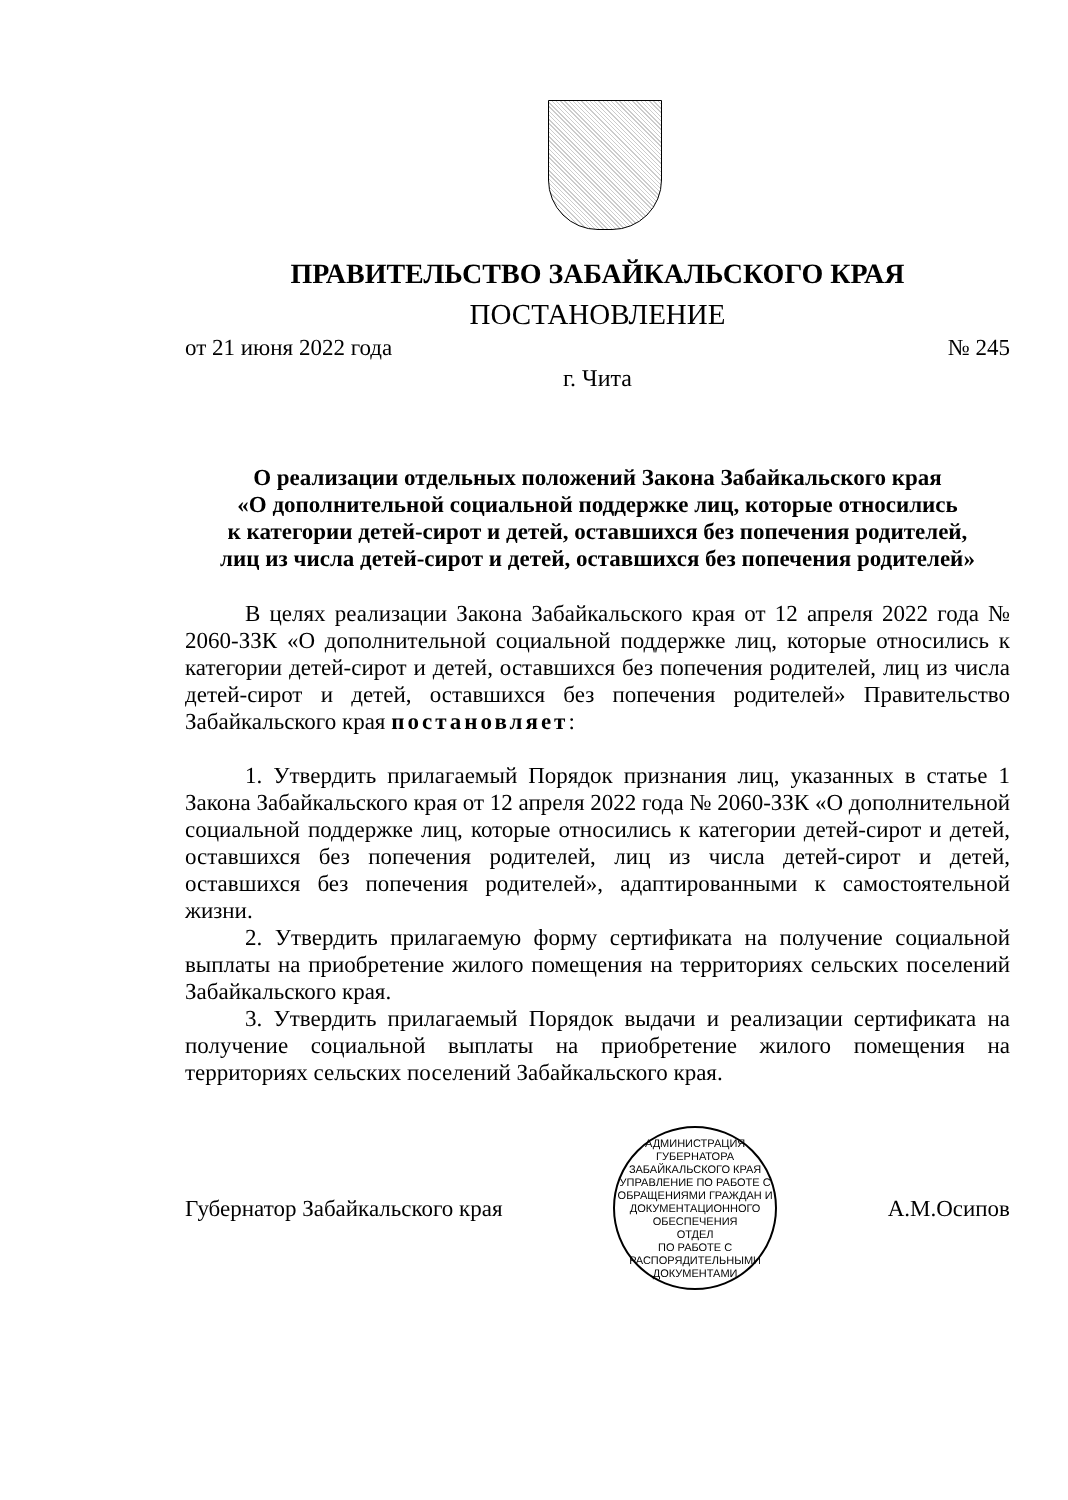ПРАВИТЕЛЬСТВО ЗАБАЙКАЛЬСКОГО КРАЯ
ПОСТАНОВЛЕНИЕ
от 21 июня 2022 года № 245
г. Чита
О реализации отдельных положений Закона Забайкальского края
«О дополнительной социальной поддержке лиц, которые относились
к категории детей-сирот и детей, оставшихся без попечения родителей,
лиц из числа детей-сирот и детей, оставшихся без попечения родителей»
В целях реализации Закона Забайкальского края от 12 апреля 2022 года № 2060-ЗЗК «О дополнительной социальной поддержке лиц, которые относились к категории детей-сирот и детей, оставшихся без попечения родителей, лиц из числа детей-сирот и детей, оставшихся без попечения родителей» Правительство Забайкальского края постановляет:
1. Утвердить прилагаемый Порядок признания лиц, указанных в статье 1 Закона Забайкальского края от 12 апреля 2022 года № 2060-ЗЗК «О дополнительной социальной поддержке лиц, которые относились к категории детей-сирот и детей, оставшихся без попечения родителей, лиц из числа детей-сирот и детей, оставшихся без попечения родителей», адаптированными к самостоятельной жизни.
2. Утвердить прилагаемую форму сертификата на получение социальной выплаты на приобретение жилого помещения на территориях сельских поселений Забайкальского края.
3. Утвердить прилагаемый Порядок выдачи и реализации сертификата на получение социальной выплаты на приобретение жилого помещения на территориях сельских поселений Забайкальского края.
Губернатор Забайкальского края
АДМИНИСТРАЦИЯ ГУБЕРНАТОРА ЗАБАЙКАЛЬСКОГО КРАЯ
УПРАВЛЕНИЕ ПО РАБОТЕ С ОБРАЩЕНИЯМИ ГРАЖДАН И ДОКУМЕНТАЦИОННОГО ОБЕСПЕЧЕНИЯ
ОТДЕЛ
ПО РАБОТЕ С
РАСПОРЯДИТЕЛЬНЫМИ
ДОКУМЕНТАМИ
А.М.Осипов